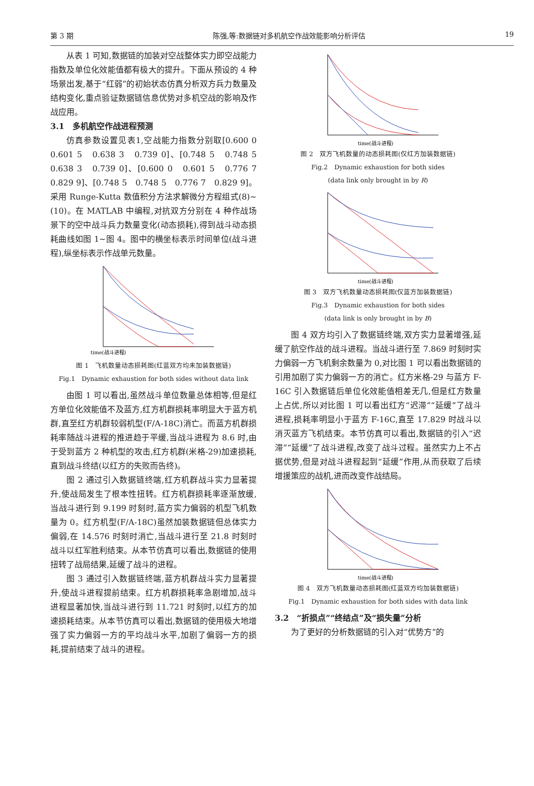第 3 期 陈强,等:数据链对多机航空作战效能影响分析评估 19
从表 1 可知,数据链的加装对空战整体实力即空战能力指数及单位化效能值都有极大的提升。下面从预设的 4 种场景出发,基于“红弱”的初始状态仿真分析双方兵力数量及结构变化,重点验证数据链信息优势对多机空战的影响及作战应用。
3.1　多机航空作战进程预测
仿真参数设置见表1,空战能力指数分别取[0.600 0　0.601 5　0.638 3　0.739 0]、[0.748 5　0.748 5　0.638 3　0.739 0]、[0.600 0　0.601 5　0.776 7　0.829 9]、[0.748 5　0.748 5　0.776 7　0.829 9]。采用 Runge-Kutta 数值积分方法求解微分方程组式(8)~(10)。在 MATLAB 中编程,对抗双方分别在 4 种作战场景下的空中战斗兵力数量变化(动态损耗),得到战斗动态损耗曲线如图 1~图 4。图中的横坐标表示时间单位(战斗进程),纵坐标表示作战单元数量。
time(战斗进程)
图 1　飞机数量动态损耗图(红蓝双方均未加装数据链)
Fig.1　Dynamic exhaustion for both sides without data link
由图 1 可以看出,虽然战斗单位数量总体相等,但是红方单位化效能值不及蓝方,红方机群损耗率明显大于蓝方机群,直至红方机群较弱机型(F/A-18C)消亡。而蓝方机群损耗率随战斗进程的推进趋于平缓,当战斗进程为 8.6 时,由于受到蓝方 2 种机型的攻击,红方机群(米格-29)加速损耗,直到战斗终结(以红方的失败而告终)。
图 2 通过引入数据链终端,红方机群战斗实力显著提升,使战局发生了根本性扭转。红方机群损耗率逐渐放缓,当战斗进行到 9.199 时刻时,蓝方实力偏弱的机型飞机数量为 0。红方机型(F/A-18C)虽然加装数据链但总体实力偏弱,在 14.576 时刻时消亡,当战斗进行至 21.8 时刻时战斗以红军胜利结束。从本节仿真可以看出,数据链的使用扭转了战局结果,延缓了战斗的进程。
图 3 通过引入数据链终端,蓝方机群战斗实力显著提升,使战斗进程提前结束。红方机群损耗率急剧增加,战斗进程显著加快,当战斗进行到 11.721 时刻时,以红方的加速损耗结束。从本节仿真可以看出,数据链的使用极大地增强了实力偏弱一方的平均战斗水平,加剧了偏弱一方的损耗,提前结束了战斗的进程。
time(战斗进程)
图 2　双方飞机数量的动态损耗图(仅红方加装数据链)
Fig.2　Dynamic exhaustion for both sides
(data link only brought in by R)
time(战斗进程)
图 3　双方飞机数量动态损耗图(仅蓝方加装数据链)
Fig.3　Dynamic exhaustion for both sides
(data link is only brought in by B)
图 4 双方均引入了数据链终端,双方实力显著增强,延缓了航空作战的战斗进程。当战斗进行至 7.869 时刻时实力偏弱一方飞机剩余数量为 0,对比图 1 可以看出数据链的引用加剧了实力偏弱一方的消亡。红方米格-29 与蓝方 F-16C 引入数据链后单位化效能值相差无几,但是红方数量上占优,所以对比图 1 可以看出红方“迟滞”“延缓”了战斗进程,损耗率明显小于蓝方 F-16C,直至 17.829 时战斗以消灭蓝方飞机结束。本节仿真可以看出,数据链的引入“迟滞”“延缓”了战斗进程,改变了战斗过程。虽然实力上不占据优势,但是对战斗进程起到“延缓”作用,从而获取了后续增援策应的战机,进而改变作战结局。
time(战斗进程)
图 4　双方飞机数量动态损耗图(红蓝双方均加装数据链)
Fig.1　Dynamic exhaustion for both sides with data link
3.2　“折损点”“终结点”及“损失量”分析
为了更好的分析数据链的引入对“优势方”的